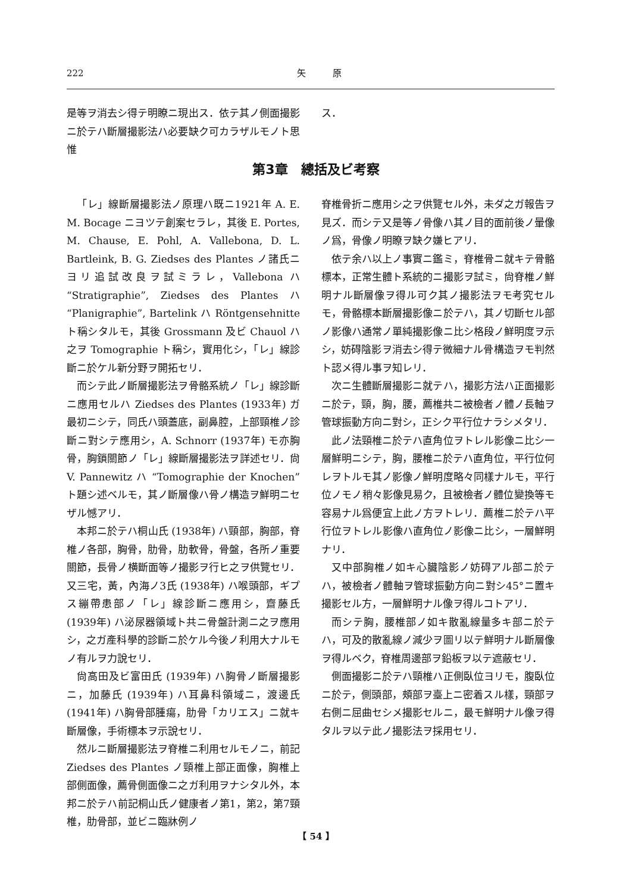222 矢　　　原
是等ヲ消去シ得テ明瞭ニ現出ス．依テ其ノ側面撮影ニ於テハ斷層撮影法ハ必要缺ク可カラザルモノト思惟
ス．
第3章　總括及ビ考察
「レ」線斷層撮影法ノ原理ハ既ニ1921年 A. E. M. Bocage ニヨツテ創案セラレ，其後 E. Portes, M. Chause, E. Pohl, A. Vallebona, D. L. Bartleink, B. G. Ziedses des Plantes ノ諸氏ニヨリ追試改良ヲ試ミラレ，Vallebona ハ “Stratigraphie”, Ziedses des Plantes ハ “Planigraphie”, Bartelink ハ Röntgensehnitte ト稱シタルモ，其後 Grossmann 及ビ Chauol ハ之ヲ Tomographie ト稱シ，實用化シ，「レ」線診斷ニ於ケル新分野ヲ開拓セリ．
而シテ此ノ斷層撮影法ヲ骨骼系統ノ「レ」線診斷ニ應用セルハ Ziedses des Plantes (1933年) ガ最初ニシテ，同氏ハ頭蓋底，副鼻腔，上部頸椎ノ診斷ニ對シテ應用シ，A. Schnorr (1937年) モ亦胸骨，胸鎖關節ノ「レ」線斷層撮影法ヲ詳述セリ．尙 V. Pannewitz ハ “Tomographie der Knochen” ト題シ述ベルモ，其ノ斷層像ハ骨ノ構造ヲ鮮明ニセザル憾アリ．
本邦ニ於テハ桐山氏 (1938年) ハ頸部，胸部，脊椎ノ各部，胸骨，肋骨，肋軟骨，骨盤，各所ノ重要關節，長骨ノ横斷面等ノ撮影ヲ行ヒ之ヲ供覽セリ．又三宅，黃，內海ノ3氏 (1938年) ハ喉頭部，ギプス繃帶患部ノ「レ」線診斷ニ應用シ，齋藤氏 (1939年) ハ泌尿器領域ト共ニ骨盤計測ニ之ヲ應用シ，之ガ產科學的診斷ニ於ケル今後ノ利用大ナルモノ有ルヲ力說セリ．
尙高田及ビ富田氏 (1939年) ハ胸骨ノ斷層撮影ニ，加藤氏 (1939年) ハ耳鼻科領域ニ，渡邊氏 (1941年) ハ胸骨部腫瘍，肋骨「カリエス」ニ就キ斷層像，手術標本ヲ示說セリ．
然ルニ斷層撮影法ヲ脊椎ニ利用セルモノニ，前記 Ziedses des Plantes ノ頸椎上部正面像，胸椎上部側面像，薦骨側面像ニ之ガ利用ヲナシタル外，本邦ニ於テハ前記桐山氏ノ健康者ノ第1，第2，第7頸椎，肋骨部，並ビニ臨牀例ノ
脊椎骨折ニ應用シ之ヲ供覽セル外，未ダ之ガ報告ヲ見ズ．而シテ又是等ノ骨像ハ其ノ目的面前後ノ暈像ノ爲，骨像ノ明瞭ヲ缺ク嫌ヒアリ．
依テ余ハ以上ノ事實ニ鑑ミ，脊椎骨ニ就キテ骨骼標本，正常生體ト系統的ニ撮影ヲ試ミ，尙脊椎ノ鮮明ナル斷層像ヲ得ル可ク其ノ撮影法ヲモ考究セルモ，骨骼標本斷層撮影像ニ於テハ，其ノ切斷セル部ノ影像ハ通常ノ單純撮影像ニ比シ格段ノ鮮明度ヲ示シ，妨碍陰影ヲ消去シ得テ微細ナル骨構造ヲモ判然ト認メ得ル事ヲ知レリ．
次ニ生體斷層撮影ニ就テハ，撮影方法ハ正面撮影ニ於テ，頸，胸，腰，薦椎共ニ被檢者ノ體ノ長軸ヲ管球振動方向ニ對シ，正シク平行位ナラシメタリ．
此ノ法頸椎ニ於テハ直角位ヲトレル影像ニ比シ一層鮮明ニシテ，胸，腰椎ニ於テハ直角位，平行位何レヲトルモ其ノ影像ノ鮮明度略々同樣ナルモ，平行位ノモノ稍々影像見易ク，且被檢者ノ體位變換等モ容易ナル爲便宜上此ノ方ヲトレリ．薦椎ニ於テハ平行位ヲトレル影像ハ直角位ノ影像ニ比シ，一層鮮明ナリ．
又中部胸椎ノ如キ心臟陰影ノ妨碍アル部ニ於テハ，被檢者ノ體軸ヲ管球振動方向ニ對シ45°ニ置キ撮影セル方，一層鮮明ナル像ヲ得ルコトアリ．
而シテ胸，腰椎部ノ如キ散亂線量多キ部ニ於テハ，可及的散亂線ノ減少ヲ圖リ以テ鮮明ナル斷層像ヲ得ルベク，脊椎周邊部ヲ鉛板ヲ以テ遮蔽セリ．
側面撮影ニ於テハ頸椎ハ正側臥位ヨリモ，腹臥位ニ於テ，側頭部，頰部ヲ臺上ニ密着スル樣，頸部ヲ右側ニ屈曲セシメ撮影セルニ，最モ鮮明ナル像ヲ得タルヲ以テ此ノ撮影法ヲ採用セリ．
【 54 】